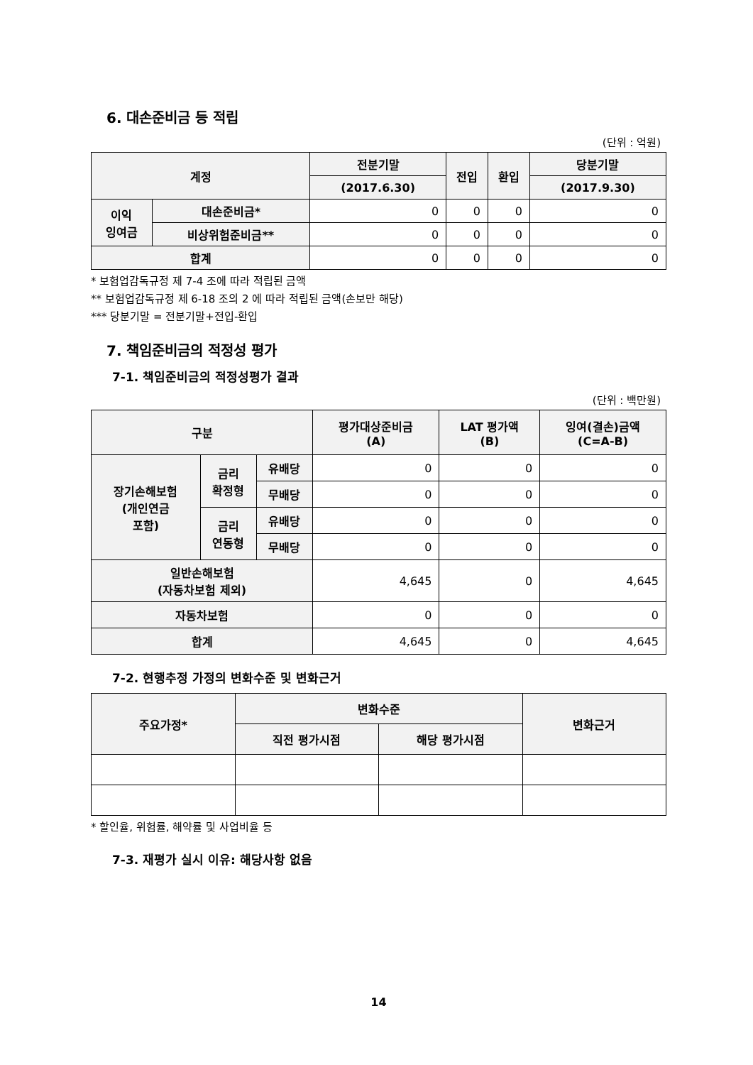6. 대손준비금 등 적립
(단위 : 억원)
| 계정 | | 전분기말 | 전입 | 환입 | 당분기말 |
| --- | --- | --- | --- | --- | --- |
| | | (2017.6.30) | | | (2017.9.30) |
| 이익 잉여금 | 대손준비금* | 0 | 0 | 0 | 0 |
| | 비상위험준비금** | 0 | 0 | 0 | 0 |
| 합계 | | 0 | 0 | 0 | 0 |
* 보험업감독규정 제 7-4 조에 따라 적립된 금액
** 보험업감독규정 제 6-18 조의 2 에 따라 적립된 금액(손보만 해당)
*** 당분기말 = 전분기말+전입-환입
7. 책임준비금의 적정성 평가
7-1. 책임준비금의 적정성평가 결과
(단위 : 백만원)
| 구분 | | | 평가대상준비금 (A) | LAT 평가액 (B) | 잉여(결손)금액 (C=A-B) |
| --- | --- | --- | --- | --- | --- |
| 장기손해보험 (개인연금 포함) | 금리 확정형 | 유배당 | 0 | 0 | 0 |
| | | 무배당 | 0 | 0 | 0 |
| | 금리 연동형 | 유배당 | 0 | 0 | 0 |
| | | 무배당 | 0 | 0 | 0 |
| 일반손해보험 (자동차보험 제외) | | | 4,645 | 0 | 4,645 |
| 자동차보험 | | | 0 | 0 | 0 |
| 합계 | | | 4,645 | 0 | 4,645 |
7-2. 현행추정 가정의 변화수준 및 변화근거
| 주요가정* | 변화수준 | | 변화근거 |
| --- | --- | --- | --- |
| | 직전 평가시점 | 해당 평가시점 | |
* 할인율, 위험률, 해약률 및 사업비율 등
7-3. 재평가 실시 이유: 해당사항 없음
14